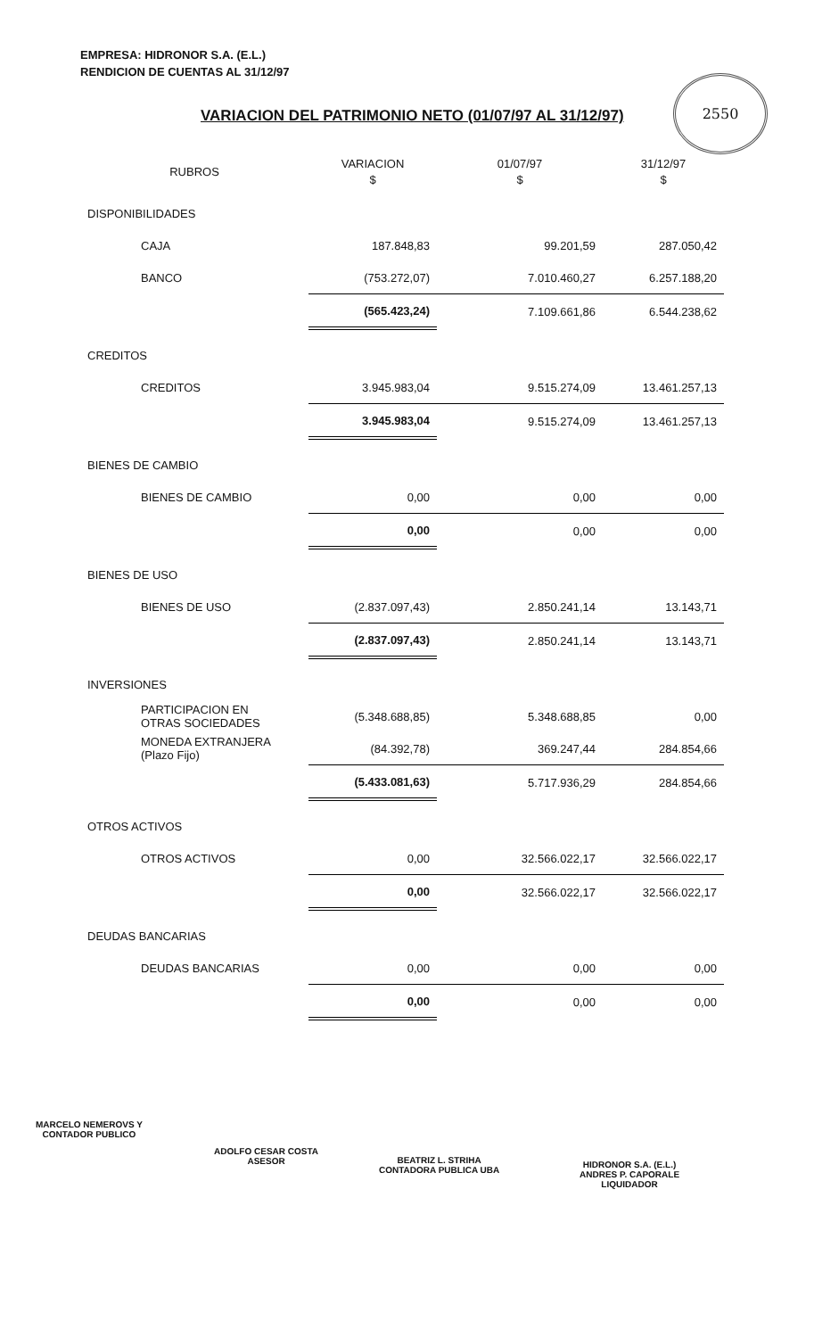EMPRESA: HIDRONOR S.A. (E.L.)
RENDICION DE CUENTAS AL 31/12/97
VARIACION DEL PATRIMONIO NETO (01/07/97 AL 31/12/97)
2550
| RUBROS | VARIACION $ | 01/07/97 $ | 31/12/97 $ |
| --- | --- | --- | --- |
| DISPONIBILIDADES | | | |
| CAJA | 187.848,83 | 99.201,59 | 287.050,42 |
| BANCO | (753.272,07) | 7.010.460,27 | 6.257.188,20 |
| | (565.423,24) | 7.109.661,86 | 6.544.238,62 |
| CREDITOS | | | |
| CREDITOS | 3.945.983,04 | 9.515.274,09 | 13.461.257,13 |
| | 3.945.983,04 | 9.515.274,09 | 13.461.257,13 |
| BIENES DE CAMBIO | | | |
| BIENES DE CAMBIO | 0,00 | 0,00 | 0,00 |
| | 0,00 | 0,00 | 0,00 |
| BIENES DE USO | | | |
| BIENES DE USO | (2.837.097,43) | 2.850.241,14 | 13.143,71 |
| | (2.837.097,43) | 2.850.241,14 | 13.143,71 |
| INVERSIONES | | | |
| PARTICIPACION EN OTRAS SOCIEDADES | (5.348.688,85) | 5.348.688,85 | 0,00 |
| MONEDA EXTRANJERA (Plazo Fijo) | (84.392,78) | 369.247,44 | 284.854,66 |
| | (5.433.081,63) | 5.717.936,29 | 284.854,66 |
| OTROS ACTIVOS | | | |
| OTROS ACTIVOS | 0,00 | 32.566.022,17 | 32.566.022,17 |
| | 0,00 | 32.566.022,17 | 32.566.022,17 |
| DEUDAS BANCARIAS | | | |
| DEUDAS BANCARIAS | 0,00 | 0,00 | 0,00 |
| | 0,00 | 0,00 | 0,00 |
MARCELO NEMEROVS Y
CONTADOR PUBLICO
ADOLFO CESAR COSTA
ASESOR
BEATRIZ L. STRIHA
CONTADORA PUBLICA UBA
HIDRONOR S.A. (E.L.)
ANDRES P. CAPORALE
LIQUIDADOR